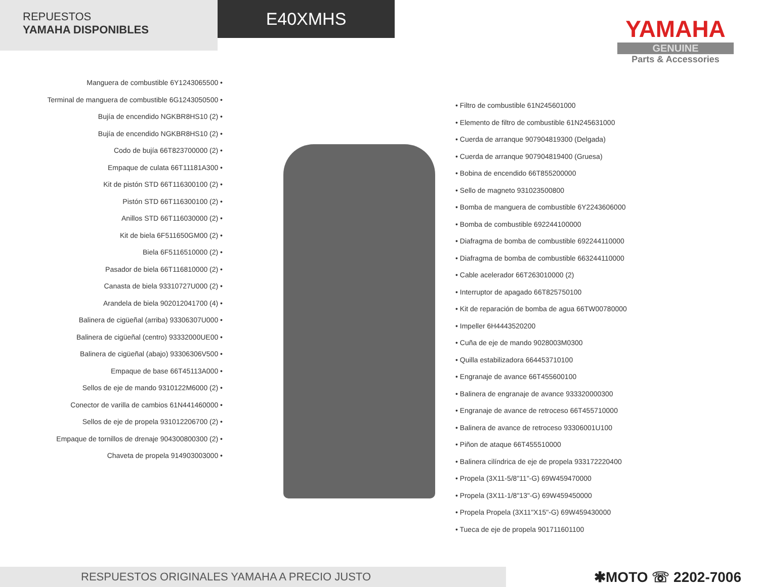REPUESTOS
YAMAHA DISPONIBLES
E40XMHS
YAMAHA
GENUINE
Parts & Accessories
Manguera de combustible 6Y1243065500 •
Terminal de manguera de combustible 6G1243050500 •
Bujía de encendido NGKBR8HS10 (2) •
Bujía de encendido NGKBR8HS10 (2) •
Codo de bujía 66T823700000 (2) •
Empaque de culata 66T11181A300 •
Kit de pistón STD 66T116300100 (2) •
Pistón STD 66T116300100 (2) •
Anillos STD 66T116030000 (2) •
Kit de biela 6F511650GM00 (2) •
Biela 6F5116510000 (2) •
Pasador de biela 66T116810000 (2) •
Canasta de biela 93310727U000 (2) •
Arandela de biela 902012041700 (4) •
Balinera de cigüeñal (arriba) 93306307U000 •
Balinera de cigüeñal (centro) 93332000UE00 •
Balinera de cigüeñal (abajo) 93306306V500 •
Empaque de base 66T45113A000 •
Sellos de eje de mando 9310122M6000 (2) •
Conector de varilla de cambios 61N441460000 •
Sellos de eje de propela 931012206700 (2) •
Empaque de tornillos de drenaje 904300800300 (2) •
Chaveta de propela 914903003000 •
• Filtro de combustible 61N245601000
• Elemento de filtro de combustible 61N245631000
• Cuerda de arranque 907904819300 (Delgada)
• Cuerda de arranque 907904819400 (Gruesa)
• Bobina de encendido 66T855200000
• Sello de magneto 931023500800
• Bomba de manguera de combustible 6Y2243606000
• Bomba de combustible 692244100000
• Diafragma de bomba de combustible 692244110000
• Diafragma de bomba de combustible 663244110000
• Cable acelerador 66T263010000 (2)
• Interruptor de apagado 66T825750100
• Kit de reparación de bomba de agua 66TW00780000
• Impeller 6H4443520200
• Cuña de eje de mando 9028003M0300
• Quilla estabilizadora 664453710100
• Engranaje de avance 66T455600100
• Balinera de engranaje de avance 933320000300
• Engranaje de avance de retroceso 66T455710000
• Balinera de avance de retroceso 93306001U100
• Piñon de ataque 66T455510000
• Balinera cilíndrica de eje de propela 933172220400
• Propela (3X11-5/8"11"-G) 69W459470000
• Propela (3X11-1/8"13"-G) 69W459450000
• Propela Propela (3X11"X15"-G) 69W459430000
• Tueca de eje de propela 901711601100
RESPUESTOS ORIGINALES YAMAHA A PRECIO JUSTO
✱MOTO ☏ 2202-7006